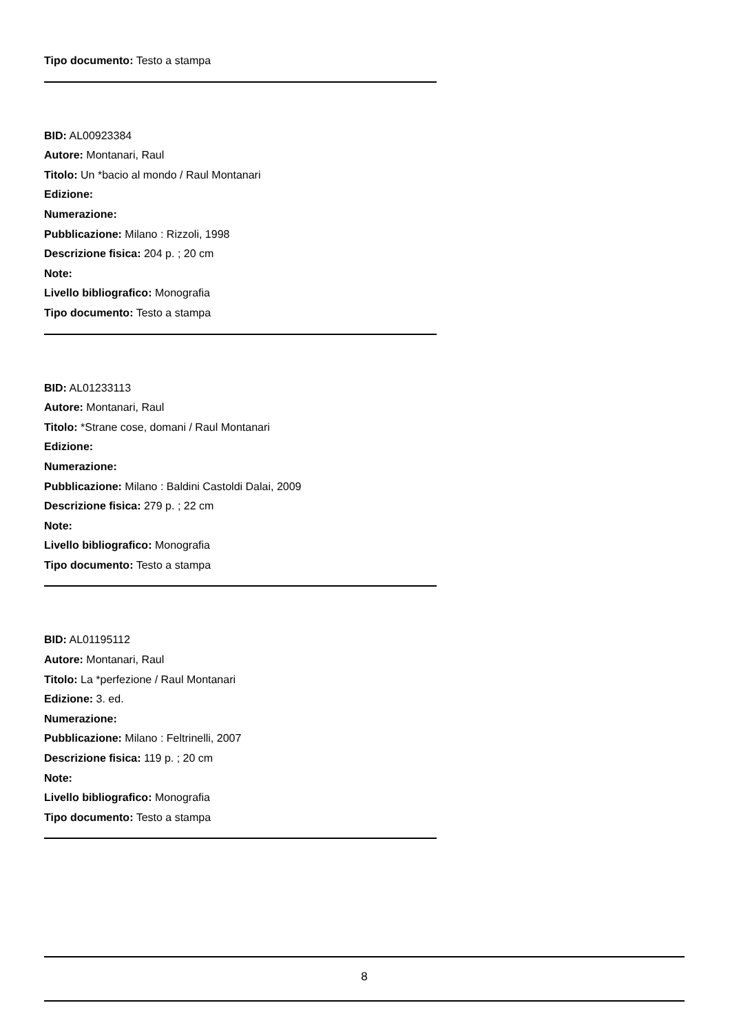Tipo documento: Testo a stampa
BID: AL00923384
Autore: Montanari, Raul
Titolo: Un *bacio al mondo / Raul Montanari
Edizione:
Numerazione:
Pubblicazione: Milano : Rizzoli, 1998
Descrizione fisica: 204 p. ; 20 cm
Note:
Livello bibliografico: Monografia
Tipo documento: Testo a stampa
BID: AL01233113
Autore: Montanari, Raul
Titolo: *Strane cose, domani / Raul Montanari
Edizione:
Numerazione:
Pubblicazione: Milano : Baldini Castoldi Dalai, 2009
Descrizione fisica: 279 p. ; 22 cm
Note:
Livello bibliografico: Monografia
Tipo documento: Testo a stampa
BID: AL01195112
Autore: Montanari, Raul
Titolo: La *perfezione / Raul Montanari
Edizione: 3. ed.
Numerazione:
Pubblicazione: Milano : Feltrinelli, 2007
Descrizione fisica: 119 p. ; 20 cm
Note:
Livello bibliografico: Monografia
Tipo documento: Testo a stampa
8